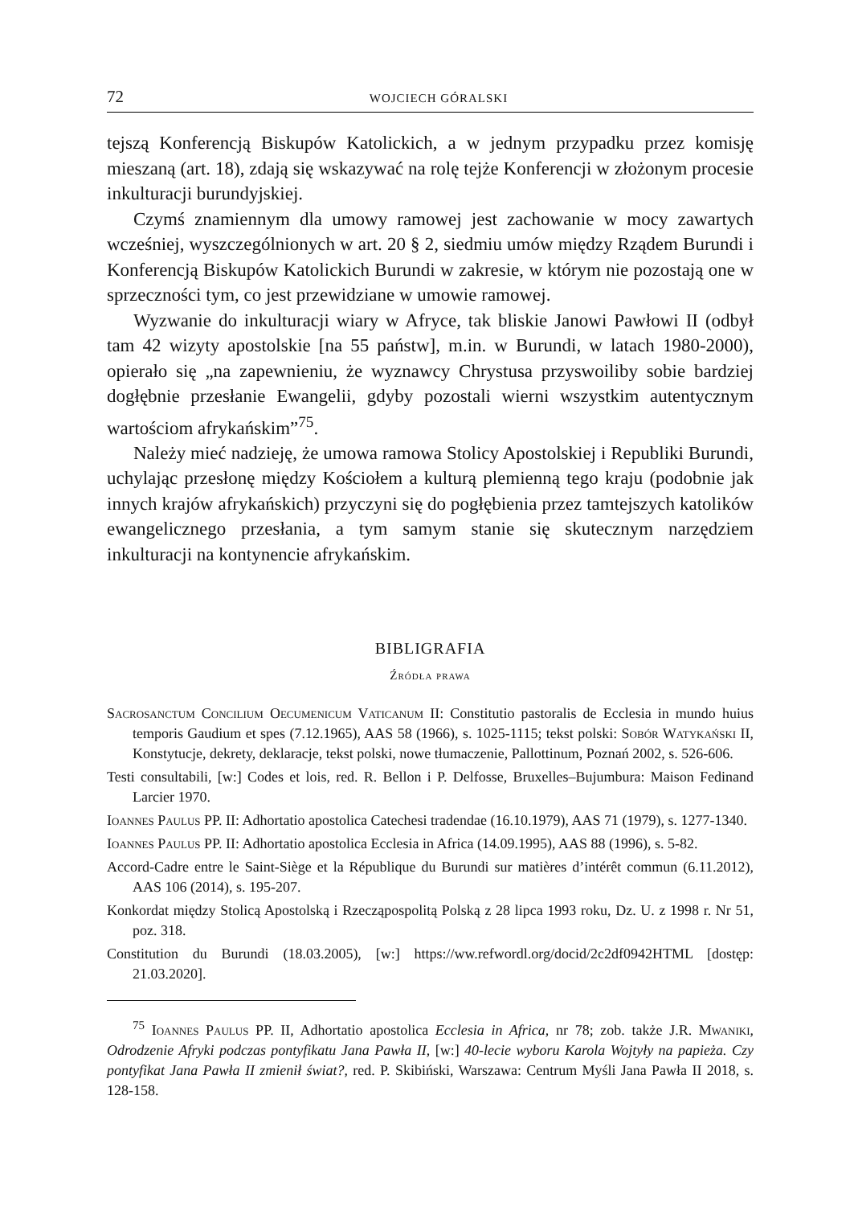72 WOJCIECH GÓRALSKI
tejszą Konferencją Biskupów Katolickich, a w jednym przypadku przez komisję mieszaną (art. 18), zdają się wskazywać na rolę tejże Konferencji w złożonym procesie inkulturacji burundyjskiej.
Czymś znamiennym dla umowy ramowej jest zachowanie w mocy zawartych wcześniej, wyszczególnionych w art. 20 § 2, siedmiu umów między Rządem Burundi i Konferencją Biskupów Katolickich Burundi w zakresie, w którym nie pozostają one w sprzeczności tym, co jest przewidziane w umowie ramowej.
Wyzwanie do inkulturacji wiary w Afryce, tak bliskie Janowi Pawłowi II (odbył tam 42 wizyty apostolskie [na 55 państw], m.in. w Burundi, w latach 1980-2000), opierało się „na zapewnieniu, że wyznawcy Chrystusa przyswoiliby sobie bardziej dogłębnie przesłanie Ewangelii, gdyby pozostali wierni wszystkim autentycznym wartościom afrykańskim”<sup>75</sup>.
Należy mieć nadzieję, że umowa ramowa Stolicy Apostolskiej i Republiki Burundi, uchylając przesłonę między Kościołem a kulturą plemienną tego kraju (podobnie jak innych krajów afrykańskich) przyczyni się do pogłębienia przez tamtejszych katolików ewangelicznego przesłania, a tym samym stanie się skutecznym narzędziem inkulturacji na kontynencie afrykańskim.
BIBLIGRAFIA
Źródła prawa
Sacrosanctum Concilium Oecumenicum Vaticanum II: Constitutio pastoralis de Ecclesia in mundo huius temporis Gaudium et spes (7.12.1965), AAS 58 (1966), s. 1025-1115; tekst polski: Sobór Watykański II, Konstytucje, dekrety, deklaracje, tekst polski, nowe tłumaczenie, Pallottinum, Poznań 2002, s. 526-606.
Testi consultabili, [w:] Codes et lois, red. R. Bellon i P. Delfosse, Bruxelles–Bujumbura: Maison Fedinand Larcier 1970.
Ioannes Paulus PP. II: Adhortatio apostolica Catechesi tradendae (16.10.1979), AAS 71 (1979), s. 1277-1340.
Ioannes Paulus PP. II: Adhortatio apostolica Ecclesia in Africa (14.09.1995), AAS 88 (1996), s. 5-82.
Accord-Cadre entre le Saint-Siège et la République du Burundi sur matières d’intérêt commun (6.11.2012), AAS 106 (2014), s. 195-207.
Konkordat między Stolicą Apostolską i Rzecząpospolitą Polską z 28 lipca 1993 roku, Dz. U. z 1998 r. Nr 51, poz. 318.
Constitution du Burundi (18.03.2005), [w:] https://ww.refwordl.org/docid/2c2df0942HTML [dostęp: 21.03.2020].
<sup>75</sup> Ioannes Paulus PP. II, Adhortatio apostolica Ecclesia in Africa, nr 78; zob. także J.R. Mwaniki, Odrodzenie Afryki podczas pontyfikatu Jana Pawła II, [w:] 40-lecie wyboru Karola Wojtyły na papieża. Czy pontyfikat Jana Pawła II zmienił świat?, red. P. Skibiński, Warszawa: Centrum Myśli Jana Pawła II 2018, s. 128-158.